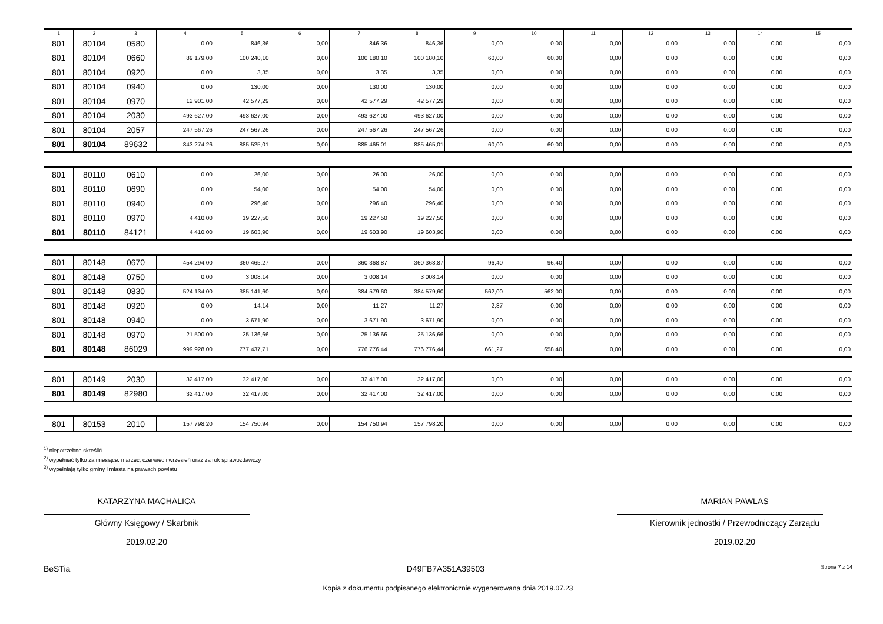| 1 | 2 | 3 | 4 | 5 | 6 | 7 | 8 | 9 | 10 | 11 | 12 | 13 | 14 | 15 |
| --- | --- | --- | --- | --- | --- | --- | --- | --- | --- | --- | --- | --- | --- | --- |
| 801 | 80104 | 0580 | 0,00 | 846,36 | 0,00 | 846,36 | 846,36 | 0,00 | 0,00 | 0,00 | 0,00 | 0,00 | 0,00 | 0,00 |
| 801 | 80104 | 0660 | 89 179,00 | 100 240,10 | 0,00 | 100 180,10 | 100 180,10 | 60,00 | 60,00 | 0,00 | 0,00 | 0,00 | 0,00 | 0,00 |
| 801 | 80104 | 0920 | 0,00 | 3,35 | 0,00 | 3,35 | 3,35 | 0,00 | 0,00 | 0,00 | 0,00 | 0,00 | 0,00 | 0,00 |
| 801 | 80104 | 0940 | 0,00 | 130,00 | 0,00 | 130,00 | 130,00 | 0,00 | 0,00 | 0,00 | 0,00 | 0,00 | 0,00 | 0,00 |
| 801 | 80104 | 0970 | 12 901,00 | 42 577,29 | 0,00 | 42 577,29 | 42 577,29 | 0,00 | 0,00 | 0,00 | 0,00 | 0,00 | 0,00 | 0,00 |
| 801 | 80104 | 2030 | 493 627,00 | 493 627,00 | 0,00 | 493 627,00 | 493 627,00 | 0,00 | 0,00 | 0,00 | 0,00 | 0,00 | 0,00 | 0,00 |
| 801 | 80104 | 2057 | 247 567,26 | 247 567,26 | 0,00 | 247 567,26 | 247 567,26 | 0,00 | 0,00 | 0,00 | 0,00 | 0,00 | 0,00 | 0,00 |
| 801 | 80104 | 89632 | 843 274,26 | 885 525,01 | 0,00 | 885 465,01 | 885 465,01 | 60,00 | 60,00 | 0,00 | 0,00 | 0,00 | 0,00 | 0,00 |
| 801 | 80110 | 0610 | 0,00 | 26,00 | 0,00 | 26,00 | 26,00 | 0,00 | 0,00 | 0,00 | 0,00 | 0,00 | 0,00 | 0,00 |
| 801 | 80110 | 0690 | 0,00 | 54,00 | 0,00 | 54,00 | 54,00 | 0,00 | 0,00 | 0,00 | 0,00 | 0,00 | 0,00 | 0,00 |
| 801 | 80110 | 0940 | 0,00 | 296,40 | 0,00 | 296,40 | 296,40 | 0,00 | 0,00 | 0,00 | 0,00 | 0,00 | 0,00 | 0,00 |
| 801 | 80110 | 0970 | 4 410,00 | 19 227,50 | 0,00 | 19 227,50 | 19 227,50 | 0,00 | 0,00 | 0,00 | 0,00 | 0,00 | 0,00 | 0,00 |
| 801 | 80110 | 84121 | 4 410,00 | 19 603,90 | 0,00 | 19 603,90 | 19 603,90 | 0,00 | 0,00 | 0,00 | 0,00 | 0,00 | 0,00 | 0,00 |
| 801 | 80148 | 0670 | 454 294,00 | 360 465,27 | 0,00 | 360 368,87 | 360 368,87 | 96,40 | 96,40 | 0,00 | 0,00 | 0,00 | 0,00 | 0,00 |
| 801 | 80148 | 0750 | 0,00 | 3 008,14 | 0,00 | 3 008,14 | 3 008,14 | 0,00 | 0,00 | 0,00 | 0,00 | 0,00 | 0,00 | 0,00 |
| 801 | 80148 | 0830 | 524 134,00 | 385 141,60 | 0,00 | 384 579,60 | 384 579,60 | 562,00 | 562,00 | 0,00 | 0,00 | 0,00 | 0,00 | 0,00 |
| 801 | 80148 | 0920 | 0,00 | 14,14 | 0,00 | 11,27 | 11,27 | 2,87 | 0,00 | 0,00 | 0,00 | 0,00 | 0,00 | 0,00 |
| 801 | 80148 | 0940 | 0,00 | 3 671,90 | 0,00 | 3 671,90 | 3 671,90 | 0,00 | 0,00 | 0,00 | 0,00 | 0,00 | 0,00 | 0,00 |
| 801 | 80148 | 0970 | 21 500,00 | 25 136,66 | 0,00 | 25 136,66 | 25 136,66 | 0,00 | 0,00 | 0,00 | 0,00 | 0,00 | 0,00 | 0,00 |
| 801 | 80148 | 86029 | 999 928,00 | 777 437,71 | 0,00 | 776 776,44 | 776 776,44 | 661,27 | 658,40 | 0,00 | 0,00 | 0,00 | 0,00 | 0,00 |
| 801 | 80149 | 2030 | 32 417,00 | 32 417,00 | 0,00 | 32 417,00 | 32 417,00 | 0,00 | 0,00 | 0,00 | 0,00 | 0,00 | 0,00 | 0,00 |
| 801 | 80149 | 82980 | 32 417,00 | 32 417,00 | 0,00 | 32 417,00 | 32 417,00 | 0,00 | 0,00 | 0,00 | 0,00 | 0,00 | 0,00 | 0,00 |
| 801 | 80153 | 2010 | 157 798,20 | 154 750,94 | 0,00 | 154 750,94 | 157 798,20 | 0,00 | 0,00 | 0,00 | 0,00 | 0,00 | 0,00 | 0,00 |
<sup>1)</sup> niepotrzebne skreślić
<sup>2)</sup> wypełniać tylko za miesiące: marzec, czerwiec i wrzesień oraz za rok sprawozdawczy
<sup>3)</sup> wypełniają tylko gminy i miasta na prawach powiatu
KATARZYNA MACHALICA
Główny Księgowy / Skarbnik
2019.02.20
MARIAN PAWLAS
Kierownik jednostki / Przewodniczący Zarządu
2019.02.20
BeSTia D49FB7A351A39503 Strona 7 z 14
Kopia z dokumentu podpisanego elektronicznie wygenerowana dnia 2019.07.23